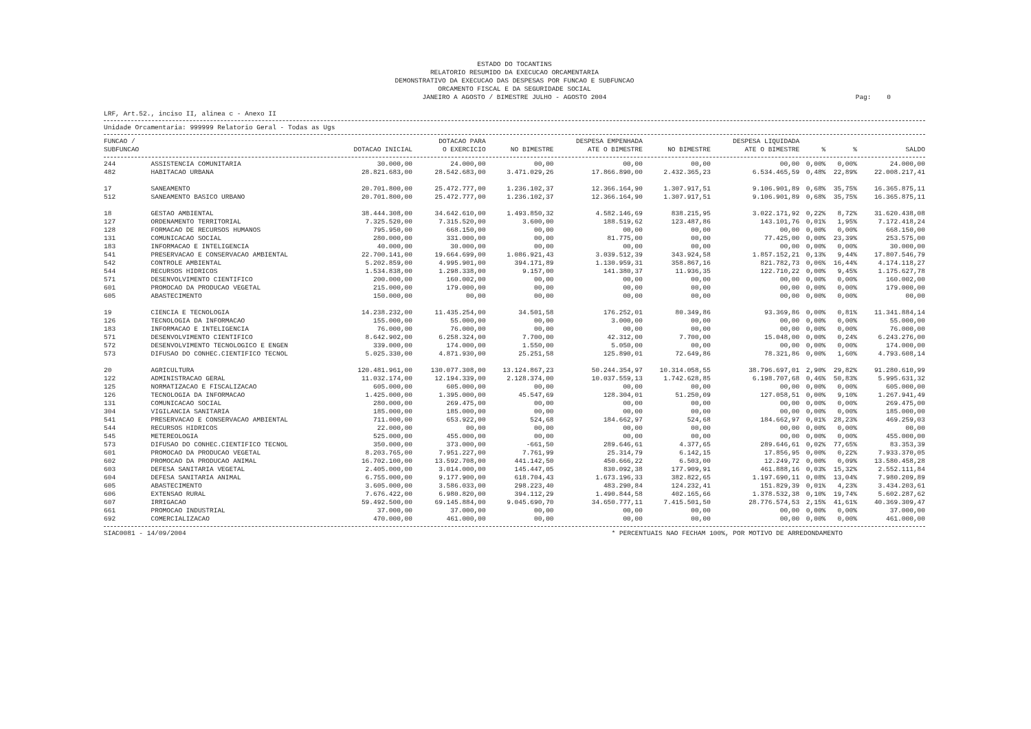ESTADO DO TOCANTINS
RELATORIO RESUMIDO DA EXECUCAO ORCAMENTARIA
DEMONSTRATIVO DA EXECUCAO DAS DESPESAS POR FUNCAO E SUBFUNCAO
ORCAMENTO FISCAL E DA SEGURIDADE SOCIAL
JANEIRO A AGOSTO / BIMESTRE JULHO - AGOSTO 2004
Pag: 0
LRF, Art.52., inciso II, alinea c - Anexo II
Unidade Orcamentaria: 999999 Relatorio Geral - Todas as Ugs
| FUNCAO / SUBFUNCAO | | DOTACAO INICIAL | DOTACAO PARA O EXERCICIO | NO BIMESTRE | DESPESA EMPENHADA ATE O BIMESTRE | NO BIMESTRE | DESPESA LIQUIDADA ATE O BIMESTRE | % | % | SALDO |
| --- | --- | --- | --- | --- | --- | --- | --- | --- | --- | --- |
| 244 | ASSISTENCIA COMUNITARIA | 30.000,00 | 24.000,00 | 00,00 | 00,00 | 00,00 | 00,00 | 0,00% | 0,00% | 24.000,00 |
| 482 | HABITACAO URBANA | 28.821.683,00 | 28.542.683,00 | 3.471.029,26 | 17.866.890,00 | 2.432.365,23 | 6.534.465,59 | 0,48% | 22,89% | 22.008.217,41 |
| 17 | SANEAMENTO | 20.701.800,00 | 25.472.777,00 | 1.236.102,37 | 12.366.164,90 | 1.307.917,51 | 9.106.901,89 | 0,68% | 35,75% | 16.365.875,11 |
| 512 | SANEAMENTO BASICO URBANO | 20.701.800,00 | 25.472.777,00 | 1.236.102,37 | 12.366.164,90 | 1.307.917,51 | 9.106.901,89 | 0,68% | 35,75% | 16.365.875,11 |
| 18 | GESTAO AMBIENTAL | 38.444.308,00 | 34.642.610,00 | 1.493.850,32 | 4.582.146,69 | 838.215,95 | 3.022.171,92 | 0,22% | 8,72% | 31.620.438,08 |
| 127 | ORDENAMENTO TERRITORIAL | 7.325.520,00 | 7.315.520,00 | 3.600,00 | 188.519,62 | 123.487,86 | 143.101,76 | 0,01% | 1,95% | 7.172.418,24 |
| 128 | FORMACAO DE RECURSOS HUMANOS | 795.950,00 | 668.150,00 | 00,00 | 00,00 | 00,00 | 00,00 | 0,00% | 0,00% | 668.150,00 |
| 131 | COMUNICACAO SOCIAL | 280.000,00 | 331.000,00 | 00,00 | 81.775,00 | 00,00 | 77.425,00 | 0,00% | 23,39% | 253.575,00 |
| 183 | INFORMACAO E INTELIGENCIA | 40.000,00 | 30.000,00 | 00,00 | 00,00 | 00,00 | 00,00 | 0,00% | 0,00% | 30.000,00 |
| 541 | PRESERVACAO E CONSERVACAO AMBIENTAL | 22.700.141,00 | 19.664.699,00 | 1.086.921,43 | 3.039.512,39 | 343.924,58 | 1.857.152,21 | 0,13% | 9,44% | 17.807.546,79 |
| 542 | CONTROLE AMBIENTAL | 5.202.859,00 | 4.995.901,00 | 394.171,89 | 1.130.959,31 | 358.867,16 | 821.782,73 | 0,06% | 16,44% | 4.174.118,27 |
| 544 | RECURSOS HIDRICOS | 1.534.838,00 | 1.298.338,00 | 9.157,00 | 141.380,37 | 11.936,35 | 122.710,22 | 0,00% | 9,45% | 1.175.627,78 |
| 571 | DESENVOLVIMENTO CIENTIFICO | 200.000,00 | 160.002,00 | 00,00 | 00,00 | 00,00 | 00,00 | 0,00% | 0,00% | 160.002,00 |
| 601 | PROMOCAO DA PRODUCAO VEGETAL | 215.000,00 | 179.000,00 | 00,00 | 00,00 | 00,00 | 00,00 | 0,00% | 0,00% | 179.000,00 |
| 605 | ABASTECIMENTO | 150.000,00 | 00,00 | 00,00 | 00,00 | 00,00 | 00,00 | 0,00% | 0,00% | 00,00 |
| 19 | CIENCIA E TECNOLOGIA | 14.238.232,00 | 11.435.254,00 | 34.501,58 | 176.252,01 | 80.349,86 | 93.369,86 | 0,00% | 0,81% | 11.341.884,14 |
| 126 | TECNOLOGIA DA INFORMACAO | 155.000,00 | 55.000,00 | 00,00 | 3.000,00 | 00,00 | 00,00 | 0,00% | 0,00% | 55.000,00 |
| 183 | INFORMACAO E INTELIGENCIA | 76.000,00 | 76.000,00 | 00,00 | 00,00 | 00,00 | 00,00 | 0,00% | 0,00% | 76.000,00 |
| 571 | DESENVOLVIMENTO CIENTIFICO | 8.642.902,00 | 6.258.324,00 | 7.700,00 | 42.312,00 | 7.700,00 | 15.048,00 | 0,00% | 0,24% | 6.243.276,00 |
| 572 | DESENVOLVIMENTO TECNOLOGICO E ENGEN | 339.000,00 | 174.000,00 | 1.550,00 | 5.050,00 | 00,00 | 00,00 | 0,00% | 0,00% | 174.000,00 |
| 573 | DIFUSAO DO CONHEC.CIENTIFICO TECNOL | 5.025.330,00 | 4.871.930,00 | 25.251,58 | 125.890,01 | 72.649,86 | 78.321,86 | 0,00% | 1,60% | 4.793.608,14 |
| 20 | AGRICULTURA | 120.481.961,00 | 130.077.308,00 | 13.124.867,23 | 50.244.354,97 | 10.314.058,55 | 38.796.697,01 | 2,90% | 29,82% | 91.280.610,99 |
| 122 | ADMINISTRACAO GERAL | 11.032.174,00 | 12.194.339,00 | 2.128.374,00 | 10.037.559,13 | 1.742.628,85 | 6.198.707,68 | 0,46% | 50,83% | 5.995.631,32 |
| 125 | NORMATIZACAO E FISCALIZACAO | 605.000,00 | 605.000,00 | 00,00 | 00,00 | 00,00 | 00,00 | 0,00% | 0,00% | 605.000,00 |
| 126 | TECNOLOGIA DA INFORMACAO | 1.425.000,00 | 1.395.000,00 | 45.547,69 | 128.304,01 | 51.250,09 | 127.058,51 | 0,00% | 9,10% | 1.267.941,49 |
| 131 | COMUNICACAO SOCIAL | 280.000,00 | 269.475,00 | 00,00 | 00,00 | 00,00 | 00,00 | 0,00% | 0,00% | 269.475,00 |
| 304 | VIGILANCIA SANITARIA | 185.000,00 | 185.000,00 | 00,00 | 00,00 | 00,00 | 00,00 | 0,00% | 0,00% | 185.000,00 |
| 541 | PRESERVACAO E CONSERVACAO AMBIENTAL | 711.000,00 | 653.922,00 | 524,68 | 184.662,97 | 524,68 | 184.662,97 | 0,01% | 28,23% | 469.259,03 |
| 544 | RECURSOS HIDRICOS | 22.000,00 | 00,00 | 00,00 | 00,00 | 00,00 | 00,00 | 0,00% | 0,00% | 00,00 |
| 545 | METEREOLOGIA | 525.000,00 | 455.000,00 | 00,00 | 00,00 | 00,00 | 00,00 | 0,00% | 0,00% | 455.000,00 |
| 573 | DIFUSAO DO CONHEC.CIENTIFICO TECNOL | 350.000,00 | 373.000,00 | -661,50 | 289.646,61 | 4.377,65 | 289.646,61 | 0,02% | 77,65% | 83.353,39 |
| 601 | PROMOCAO DA PRODUCAO VEGETAL | 8.203.765,00 | 7.951.227,00 | 7.761,99 | 25.314,79 | 6.142,15 | 17.856,95 | 0,00% | 0,22% | 7.933.370,05 |
| 602 | PROMOCAO DA PRODUCAO ANIMAL | 16.702.100,00 | 13.592.708,00 | 441.142,50 | 450.666,22 | 6.503,00 | 12.249,72 | 0,00% | 0,09% | 13.580.458,28 |
| 603 | DEFESA SANITARIA VEGETAL | 2.405.000,00 | 3.014.000,00 | 145.447,05 | 830.092,38 | 177.909,91 | 461.888,16 | 0,03% | 15,32% | 2.552.111,84 |
| 604 | DEFESA SANITARIA ANIMAL | 6.755.000,00 | 9.177.900,00 | 618.704,43 | 1.673.196,33 | 382.822,65 | 1.197.690,11 | 0,08% | 13,04% | 7.980.209,89 |
| 605 | ABASTECIMENTO | 3.605.000,00 | 3.586.033,00 | 298.223,40 | 483.290,84 | 124.232,41 | 151.829,39 | 0,01% | 4,23% | 3.434.203,61 |
| 606 | EXTENSAO RURAL | 7.676.422,00 | 6.980.820,00 | 394.112,29 | 1.490.844,58 | 402.165,66 | 1.378.532,38 | 0,10% | 19,74% | 5.602.287,62 |
| 607 | IRRIGACAO | 59.492.500,00 | 69.145.884,00 | 9.045.690,70 | 34.650.777,11 | 7.415.501,50 | 28.776.574,53 | 2,15% | 41,61% | 40.369.309,47 |
| 661 | PROMOCAO INDUSTRIAL | 37.000,00 | 37.000,00 | 00,00 | 00,00 | 00,00 | 00,00 | 0,00% | 0,00% | 37.000,00 |
| 692 | COMERCIALIZACAO | 470.000,00 | 461.000,00 | 00,00 | 00,00 | 00,00 | 00,00 | 0,00% | 0,00% | 461.000,00 |
SIAC0081 - 14/09/2004 * PERCENTUAIS NAO FECHAM 100%, POR MOTIVO DE ARREDONDAMENTO